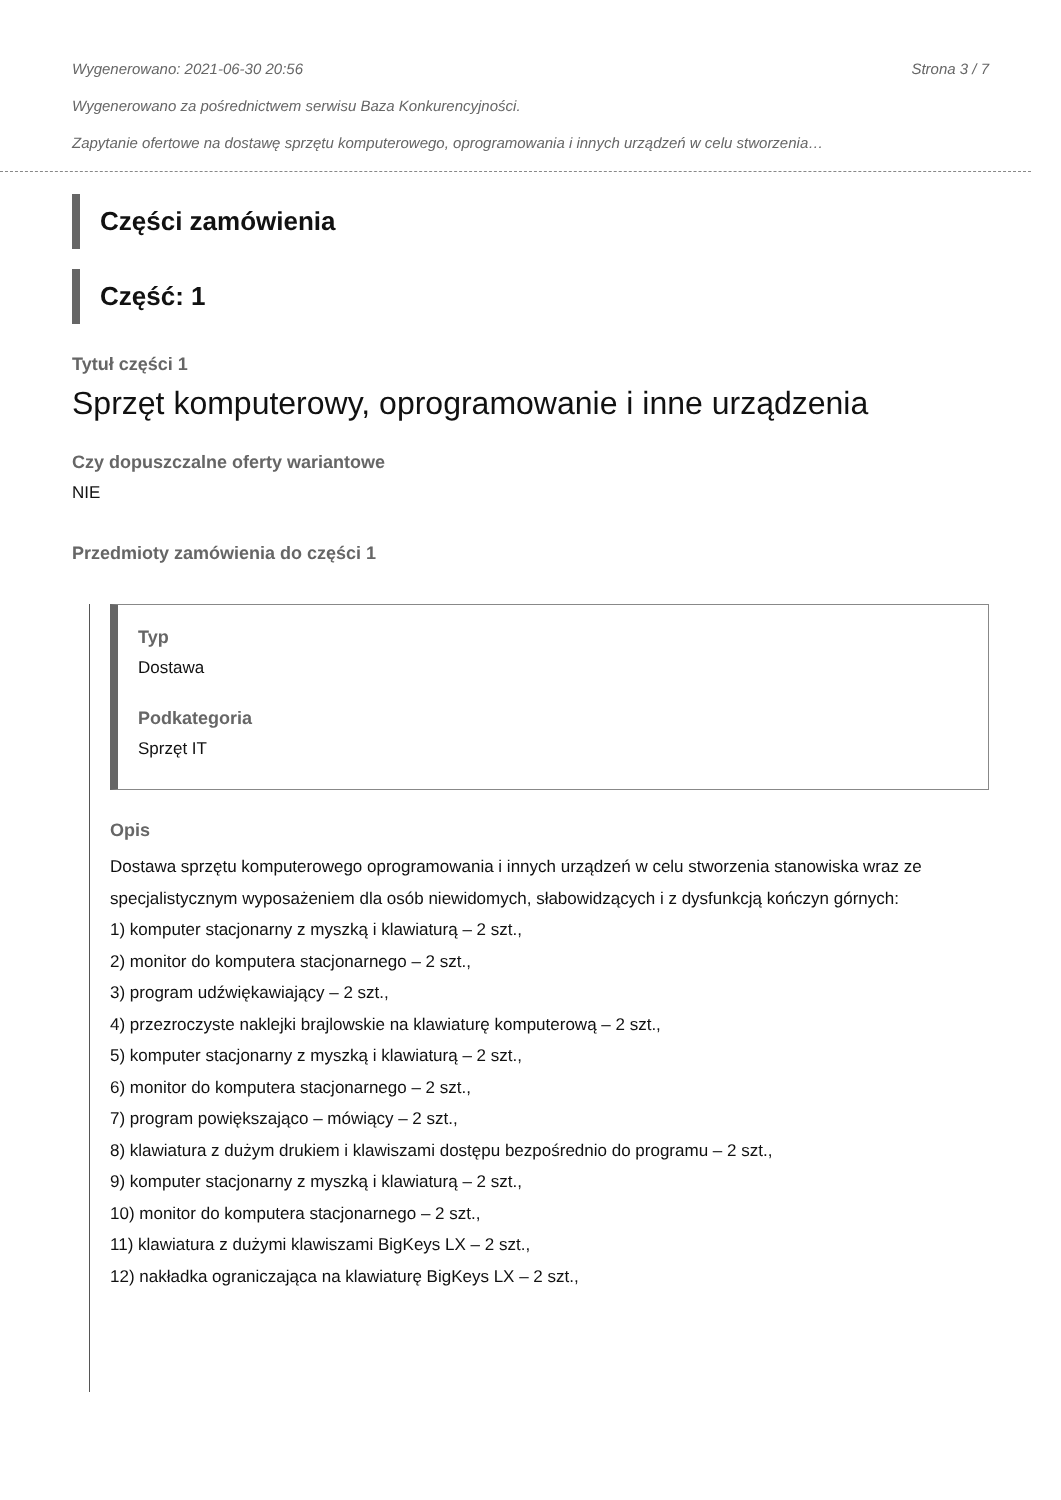Wygenerowano: 2021-06-30 20:56 Strona 3 / 7
Wygenerowano za pośrednictwem serwisu Baza Konkurencyjności.
Zapytanie ofertowe na dostawę sprzętu komputerowego, oprogramowania i innych urządzeń w celu stworzenia…
Części zamówienia
Część: 1
Tytuł części 1
Sprzęt komputerowy, oprogramowanie i inne urządzenia
Czy dopuszczalne oferty wariantowe
NIE
Przedmioty zamówienia do części 1
Typ
Dostawa
Podkategoria
Sprzęt IT
Opis
Dostawa sprzętu komputerowego oprogramowania i innych urządzeń w celu stworzenia stanowiska wraz ze specjalistycznym wyposażeniem dla osób niewidomych, słabowidzących i z dysfunkcją kończyn górnych:
1) komputer stacjonarny z myszką i klawiaturą – 2 szt.,
2) monitor do komputera stacjonarnego – 2 szt.,
3) program udźwiękawiający – 2 szt.,
4) przezroczyste naklejki brajlowskie na klawiaturę komputerową – 2 szt.,
5) komputer stacjonarny z myszką i klawiaturą – 2 szt.,
6) monitor do komputera stacjonarnego – 2 szt.,
7) program powiększająco – mówiący – 2 szt.,
8) klawiatura z dużym drukiem i klawiszami dostępu bezpośrednio do programu – 2 szt.,
9) komputer stacjonarny z myszką i klawiaturą – 2 szt.,
10) monitor do komputera stacjonarnego – 2 szt.,
11) klawiatura z dużymi klawiszami BigKeys LX – 2 szt.,
12) nakładka ograniczająca na klawiaturę BigKeys LX – 2 szt.,